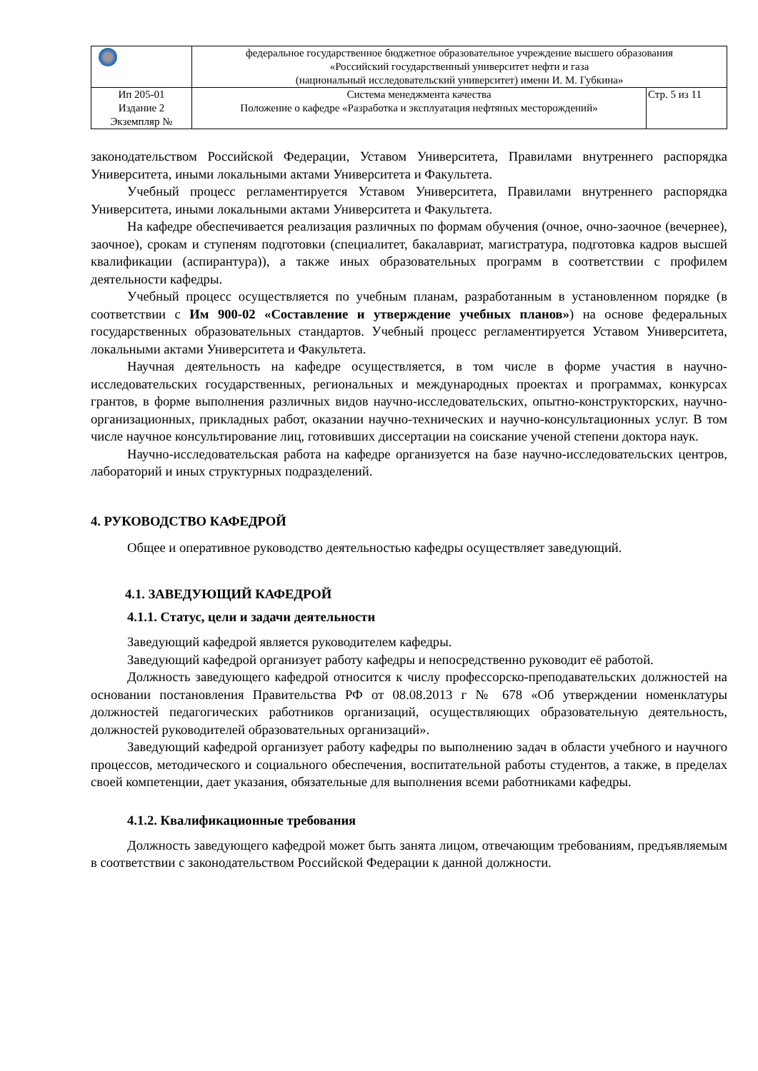| | федеральное государственное бюджетное образовательное учреждение высшего образования «Российский государственный университет нефти и газа (национальный исследовательский университет) имени И. М. Губкина» | |
| Ип 205-01 Издание 2 Экземпляр № | Система менеджмента качества Положение о кафедре «Разработка и эксплуатация нефтяных месторождений» | Стр. 5 из 11 |
законодательством Российской Федерации, Уставом Университета, Правилами внутреннего распорядка Университета, иными локальными актами Университета и Факультета.
Учебный процесс регламентируется Уставом Университета, Правилами внутреннего распорядка Университета, иными локальными актами Университета и Факультета.
На кафедре обеспечивается реализация различных по формам обучения (очное, очно-заочное (вечернее), заочное), срокам и ступеням подготовки (специалитет, бакалавриат, магистратура, подготовка кадров высшей квалификации (аспирантура)), а также иных образовательных программ в соответствии с профилем деятельности кафедры.
Учебный процесс осуществляется по учебным планам, разработанным в установленном порядке (в соответствии с Им 900-02 «Составление и утверждение учебных планов») на основе федеральных государственных образовательных стандартов. Учебный процесс регламентируется Уставом Университета, локальными актами Университета и Факультета.
Научная деятельность на кафедре осуществляется, в том числе в форме участия в научно-исследовательских государственных, региональных и международных проектах и программах, конкурсах грантов, в форме выполнения различных видов научно-исследовательских, опытно-конструкторских, научно-организационных, прикладных работ, оказании научно-технических и научно-консультационных услуг. В том числе научное консультирование лиц, готовивших диссертации на соискание ученой степени доктора наук.
Научно-исследовательская работа на кафедре организуется на базе научно-исследовательских центров, лабораторий и иных структурных подразделений.
4. РУКОВОДСТВО КАФЕДРОЙ
Общее и оперативное руководство деятельностью кафедры осуществляет заведующий.
4.1. ЗАВЕДУЮЩИЙ КАФЕДРОЙ
4.1.1. Статус, цели и задачи деятельности
Заведующий кафедрой является руководителем кафедры.
Заведующий кафедрой организует работу кафедры и непосредственно руководит её работой.
Должность заведующего кафедрой относится к числу профессорско-преподавательских должностей на основании постановления Правительства РФ от 08.08.2013 г № 678 «Об утверждении номенклатуры должностей педагогических работников организаций, осуществляющих образовательную деятельность, должностей руководителей образовательных организаций».
Заведующий кафедрой организует работу кафедры по выполнению задач в области учебного и научного процессов, методического и социального обеспечения, воспитательной работы студентов, а также, в пределах своей компетенции, дает указания, обязательные для выполнения всеми работниками кафедры.
4.1.2. Квалификационные требования
Должность заведующего кафедрой может быть занята лицом, отвечающим требованиям, предъявляемым в соответствии с законодательством Российской Федерации к данной должности.